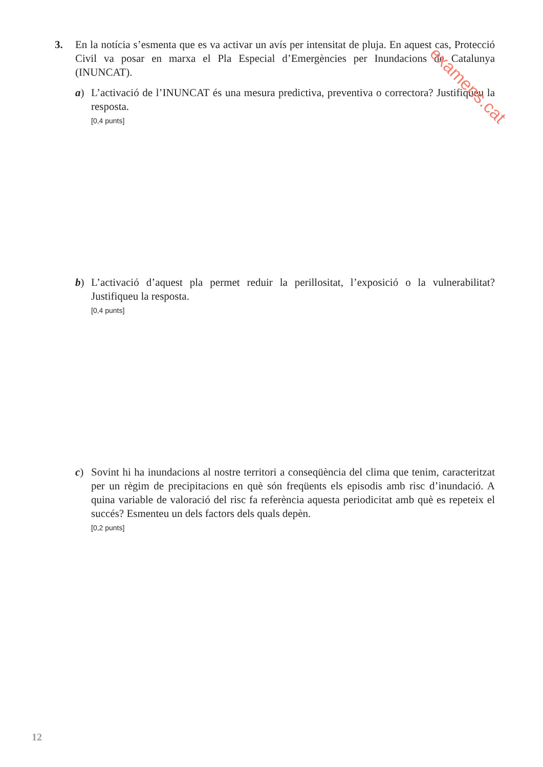3. En la notícia s’esmenta que es va activar un avís per intensitat de pluja. En aquest cas, Protecció Civil va posar en marxa el Pla Especial d’Emergències per Inundacions de Catalunya (INUNCAT).
a) L’activació de l’INUNCAT és una mesura predictiva, preventiva o correctora? Justifiqueu la resposta.
[0,4 punts]
b) L’activació d’aquest pla permet reduir la perillositat, l’exposició o la vulnerabilitat? Justifiqueu la resposta.
[0,4 punts]
c) Sovint hi ha inundacions al nostre territori a conseqüència del clima que tenim, caracteritzat per un règim de precipitacions en què són freqüents els episodis amb risc d’inundació. A quina variable de valoració del risc fa referència aquesta periodicitat amb què es repeteix el succés? Esmenteu un dels factors dels quals depèn.
[0,2 punts]
examens.cat
12